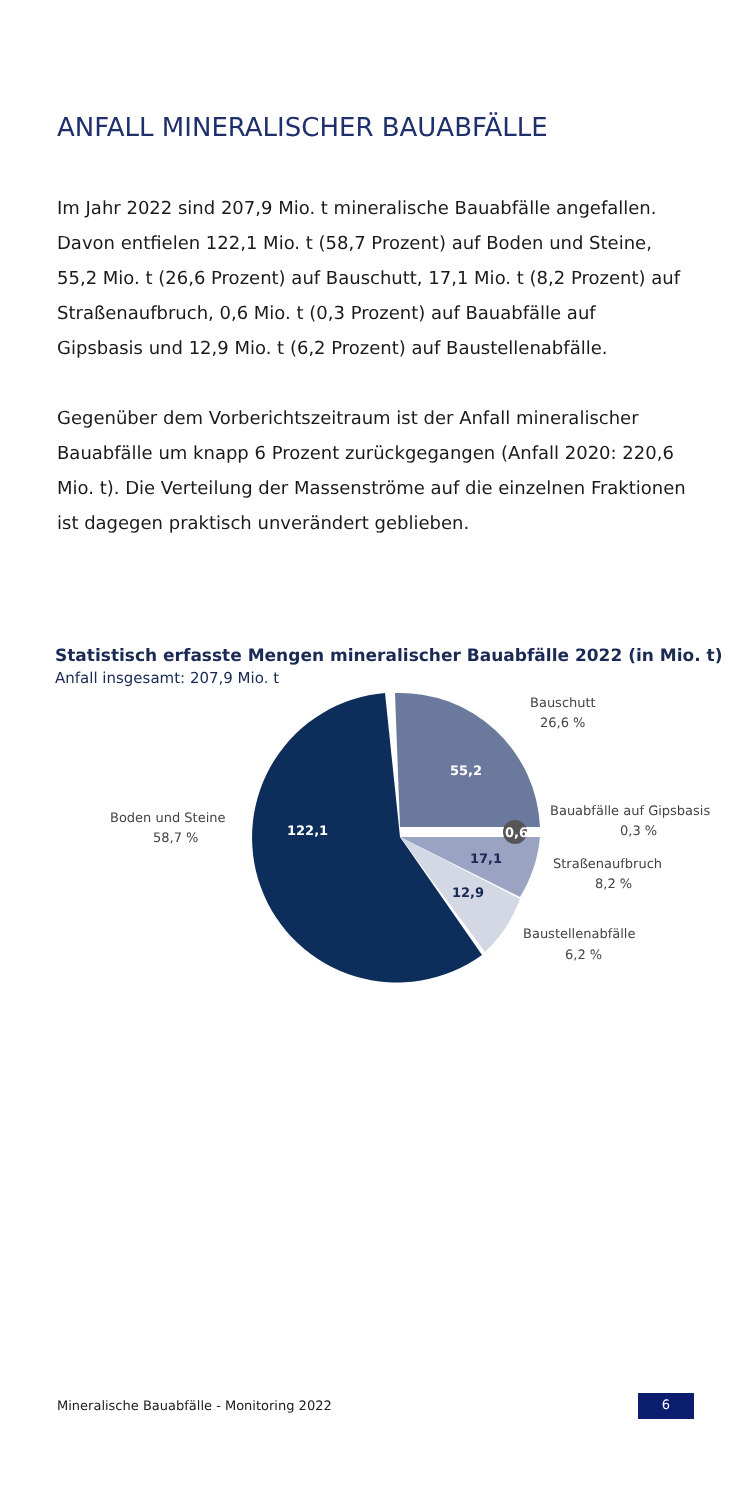ANFALL MINERALISCHER BAUABFÄLLE
Im Jahr 2022 sind 207,9 Mio. t mineralische Bauabfälle angefallen. Davon entfielen 122,1 Mio. t (58,7 Prozent) auf Boden und Steine, 55,2 Mio. t (26,6 Prozent) auf Bauschutt, 17,1 Mio. t (8,2 Prozent) auf Straßenaufbruch, 0,6 Mio. t (0,3 Prozent) auf Bauabfälle auf Gipsbasis und 12,9 Mio. t (6,2 Prozent) auf Baustellenabfälle.
Gegenüber dem Vorberichtszeitraum ist der Anfall minera­lischer Bauabfälle um knapp 6 Prozent zurückgegangen (Anfall 2020: 220,6 Mio. t). Die Verteilung der Massenströme auf die einzelnen Fraktionen ist dagegen praktisch unver­ändert geblieben.
Statistisch erfasste Mengen mineralischer Bauabfälle 2022 (in Mio. t)
Anfall insgesamt: 207,9 Mio. t
122,1
55,2
0,6
17,1
12,9
Boden und Steine
58,7 %
Bauschutt
26,6 %
Bauabfälle auf Gipsbasis
0,3 %
Straßenaufbruch
8,2 %
Baustellenabfälle
6,2 %
Mineralische Bauabfälle - Monitoring 2022
6